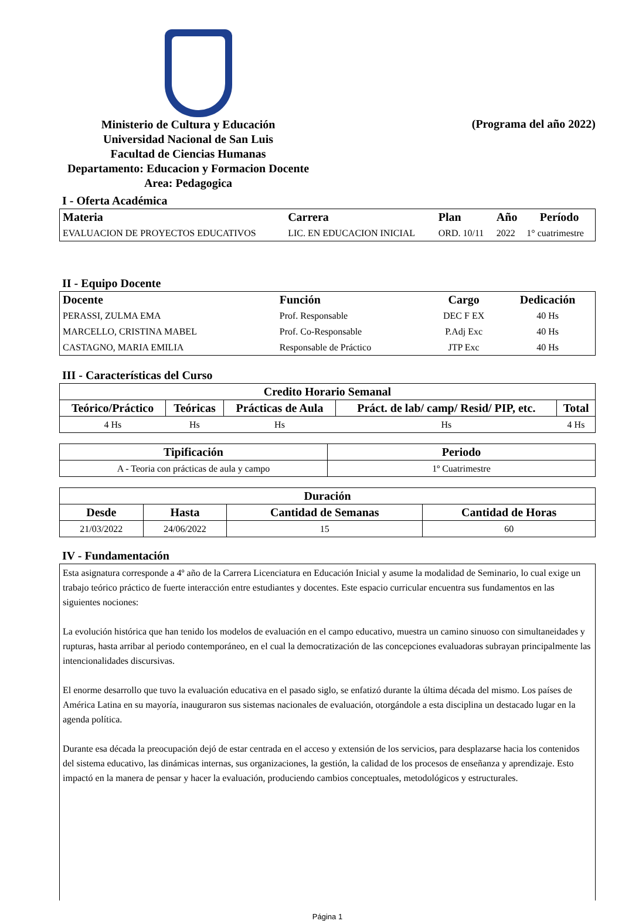Ministerio de Cultura y Educación
Universidad Nacional de San Luis
Facultad de Ciencias Humanas
Departamento: Educacion y Formacion Docente
Area: Pedagogica
(Programa del año 2022)
I - Oferta Académica
| Materia | Carrera | Plan | Año | Período |
| --- | --- | --- | --- | --- |
| EVALUACION DE PROYECTOS EDUCATIVOS | LIC. EN EDUCACION INICIAL | ORD. 10/11 | 2022 | 1° cuatrimestre |
II - Equipo Docente
| Docente | Función | Cargo | Dedicación |
| --- | --- | --- | --- |
| PERASSI, ZULMA EMA | Prof. Responsable | DEC F EX | 40 Hs |
| MARCELLO, CRISTINA MABEL | Prof. Co-Responsable | P.Adj Exc | 40 Hs |
| CASTAGNO, MARIA EMILIA | Responsable de Práctico | JTP Exc | 40 Hs |
III - Características del Curso
| Credito Horario Semanal | | | | |
| --- | --- | --- | --- | --- |
| Teórico/Práctico | Teóricas | Prácticas de Aula | Práct. de lab/ camp/ Resid/ PIP, etc. | Total |
| 4 Hs | Hs | Hs | Hs | 4 Hs |
| Tipificación | Periodo |
| --- | --- |
| A - Teoria con prácticas de aula y campo | 1º Cuatrimestre |
| Duración | | | |
| --- | --- | --- | --- |
| Desde | Hasta | Cantidad de Semanas | Cantidad de Horas |
| 21/03/2022 | 24/06/2022 | 15 | 60 |
IV - Fundamentación
Esta asignatura corresponde a 4º año de la Carrera Licenciatura en Educación Inicial y asume la modalidad de Seminario, lo cual exige un trabajo teórico práctico de fuerte interacción entre estudiantes y docentes. Este espacio curricular encuentra sus fundamentos en las siguientes nociones:
La evolución histórica que han tenido los modelos de evaluación en el campo educativo, muestra un camino sinuoso con simultaneidades y rupturas, hasta arribar al periodo contemporáneo, en el cual la democratización de las concepciones evaluadoras subrayan principalmente las intencionalidades discursivas.
El enorme desarrollo que tuvo la evaluación educativa en el pasado siglo, se enfatizó durante la última década del mismo. Los países de América Latina en su mayoría, inauguraron sus sistemas nacionales de evaluación, otorgándole a esta disciplina un destacado lugar en la agenda política.
Durante esa década la preocupación dejó de estar centrada en el acceso y extensión de los servicios, para desplazarse hacia los contenidos del sistema educativo, las dinámicas internas, sus organizaciones, la gestión, la calidad de los procesos de enseñanza y aprendizaje. Esto impactó en la manera de pensar y hacer la evaluación, produciendo cambios conceptuales, metodológicos y estructurales.
Página 1